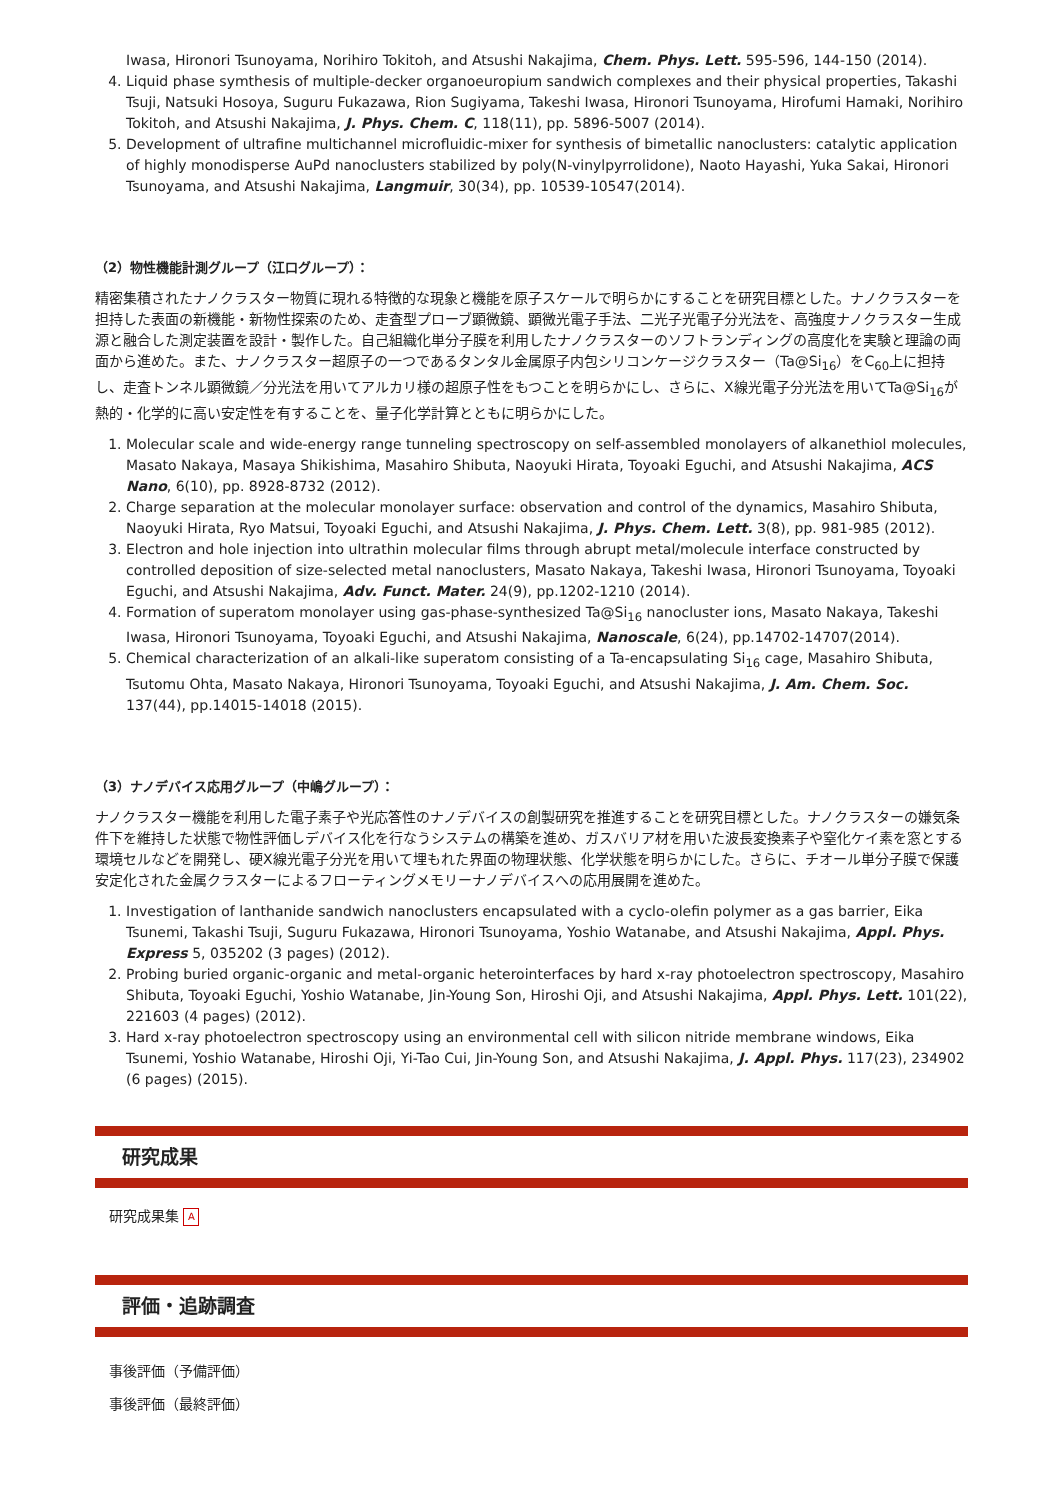Iwasa, Hironori Tsunoyama, Norihiro Tokitoh, and Atsushi Nakajima, Chem. Phys. Lett. 595-596, 144-150 (2014).
4. Liquid phase symthesis of multiple-decker organoeuropium sandwich complexes and their physical properties, Takashi Tsuji, Natsuki Hosoya, Suguru Fukazawa, Rion Sugiyama, Takeshi Iwasa, Hironori Tsunoyama, Hirofumi Hamaki, Norihiro Tokitoh, and Atsushi Nakajima, J. Phys. Chem. C, 118(11), pp. 5896-5007 (2014).
5. Development of ultrafine multichannel microfluidic-mixer for synthesis of bimetallic nanoclusters: catalytic application of highly monodisperse AuPd nanoclusters stabilized by poly(N-vinylpyrrolidone), Naoto Hayashi, Yuka Sakai, Hironori Tsunoyama, and Atsushi Nakajima, Langmuir, 30(34), pp. 10539-10547(2014).
（2）物性機能計測グループ（江口グループ）：
精密集積されたナノクラスター物質に現れる特徴的な現象と機能を原子スケールで明らかにすることを研究目標とした。ナノクラスターを担持した表面の新機能・新物性探索のため、走査型プローブ顕微鏡、顕微光電子手法、二光子光電子分光法を、高強度ナノクラスター生成源と融合した測定装置を設計・製作した。自己組織化単分子膜を利用したナノクラスターのソフトランディングの高度化を実験と理論の両面から進めた。また、ナノクラスター超原子の一つであるタンタル金属原子内包シリコンケージクラスター（Ta@Si<sub>16</sub>）をC<sub>60</sub>上に担持し、走査トンネル顕微鏡／分光法を用いてアルカリ様の超原子性をもつことを明らかにし、さらに、X線光電子分光法を用いてTa@Si<sub>16</sub>が熱的・化学的に高い安定性を有することを、量子化学計算とともに明らかにした。
1. Molecular scale and wide-energy range tunneling spectroscopy on self-assembled monolayers of alkanethiol molecules, Masato Nakaya, Masaya Shikishima, Masahiro Shibuta, Naoyuki Hirata, Toyoaki Eguchi, and Atsushi Nakajima, ACS Nano, 6(10), pp. 8928-8732 (2012).
2. Charge separation at the molecular monolayer surface: observation and control of the dynamics, Masahiro Shibuta, Naoyuki Hirata, Ryo Matsui, Toyoaki Eguchi, and Atsushi Nakajima, J. Phys. Chem. Lett. 3(8), pp. 981-985 (2012).
3. Electron and hole injection into ultrathin molecular films through abrupt metal/molecule interface constructed by controlled deposition of size-selected metal nanoclusters, Masato Nakaya, Takeshi Iwasa, Hironori Tsunoyama, Toyoaki Eguchi, and Atsushi Nakajima, Adv. Funct. Mater. 24(9), pp.1202-1210 (2014).
4. Formation of superatom monolayer using gas-phase-synthesized Ta@Si<sub>16</sub> nanocluster ions, Masato Nakaya, Takeshi Iwasa, Hironori Tsunoyama, Toyoaki Eguchi, and Atsushi Nakajima, Nanoscale, 6(24), pp.14702-14707(2014).
5. Chemical characterization of an alkali-like superatom consisting of a Ta-encapsulating Si<sub>16</sub> cage, Masahiro Shibuta, Tsutomu Ohta, Masato Nakaya, Hironori Tsunoyama, Toyoaki Eguchi, and Atsushi Nakajima, J. Am. Chem. Soc. 137(44), pp.14015-14018 (2015).
（3）ナノデバイス応用グループ（中嶋グループ）：
ナノクラスター機能を利用した電子素子や光応答性のナノデバイスの創製研究を推進することを研究目標とした。ナノクラスターの嫌気条件下を維持した状態で物性評価しデバイス化を行なうシステムの構築を進め、ガスバリア材を用いた波長変換素子や窒化ケイ素を窓とする環境セルなどを開発し、硬X線光電子分光を用いて埋もれた界面の物理状態、化学状態を明らかにした。さらに、チオール単分子膜で保護安定化された金属クラスターによるフローティングメモリーナノデバイスへの応用展開を進めた。
1. Investigation of lanthanide sandwich nanoclusters encapsulated with a cyclo-olefin polymer as a gas barrier, Eika Tsunemi, Takashi Tsuji, Suguru Fukazawa, Hironori Tsunoyama, Yoshio Watanabe, and Atsushi Nakajima, Appl. Phys. Express 5, 035202 (3 pages) (2012).
2. Probing buried organic-organic and metal-organic heterointerfaces by hard x-ray photoelectron spectroscopy, Masahiro Shibuta, Toyoaki Eguchi, Yoshio Watanabe, Jin-Young Son, Hiroshi Oji, and Atsushi Nakajima, Appl. Phys. Lett. 101(22), 221603 (4 pages) (2012).
3. Hard x-ray photoelectron spectroscopy using an environmental cell with silicon nitride membrane windows, Eika Tsunemi, Yoshio Watanabe, Hiroshi Oji, Yi-Tao Cui, Jin-Young Son, and Atsushi Nakajima, J. Appl. Phys. 117(23), 234902 (6 pages) (2015).
研究成果
研究成果集 A
評価・追跡調査
事後評価（予備評価）
事後評価（最終評価）